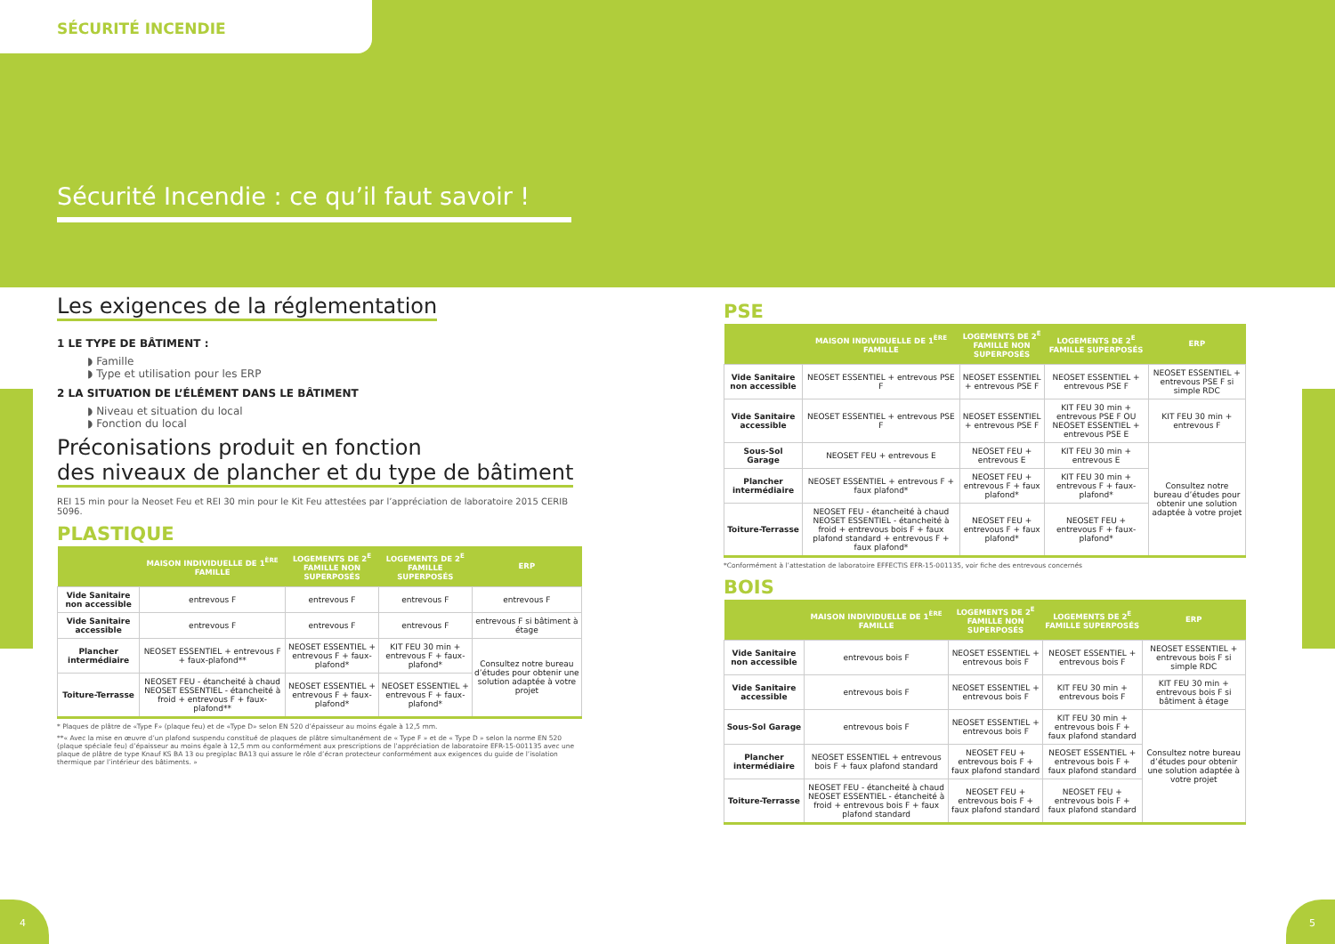SÉCURITÉ INCENDIE
Sécurité Incendie : ce qu’il faut savoir !
Les exigences de la réglementation
1 LE TYPE DE BÂTIMENT :
◗ Famille
◗ Type et utilisation pour les ERP
2 LA SITUATION DE L’ÉLÉMENT DANS LE BÂTIMENT
◗ Niveau et situation du local
◗ Fonction du local
Préconisations produit en fonction
des niveaux de plancher et du type de bâtiment
REI 15 min pour la Neoset Feu et REI 30 min pour le Kit Feu attestées par l’appréciation de laboratoire 2015 CERIB 5096.
PLASTIQUE
| | MAISON INDIVIDUELLE DE 1<sup>ÈRE</sup> FAMILLE | LOGEMENTS DE 2<sup>E</sup> FAMILLE NON SUPERPOSÉS | LOGEMENTS DE 2<sup>E</sup> FAMILLE SUPERPOSÉS | ERP |
| --- | --- | --- | --- | --- |
| Vide Sanitaire non accessible | entrevous F | entrevous F | entrevous F | entrevous F |
| Vide Sanitaire accessible | entrevous F | entrevous F | entrevous F | entrevous F si bâtiment à étage |
| Plancher intermédiaire | NEOSET ESSENTIEL + entrevous F + faux-plafond** | NEOSET ESSENTIEL + entrevous F + faux-plafond* | KIT FEU 30 min + entrevous F + faux-plafond* | Consultez notre bureau d’études pour obtenir une solution adaptée à votre projet |
| Toiture-Terrasse | NEOSET FEU - étancheité à chaud NEOSET ESSENTIEL - étancheité à froid + entrevous F + faux-plafond** | NEOSET ESSENTIEL + entrevous F + faux-plafond* | NEOSET ESSENTIEL + entrevous F + faux-plafond* | |
* Plaques de plâtre de «Type F» (plaque feu) et de «Type D» selon EN 520 d’épaisseur au moins égale à 12,5 mm.
**« Avec la mise en œuvre d’un plafond suspendu constitué de plaques de plâtre simultanément de « Type F » et de « Type D » selon la norme EN 520 (plaque spéciale feu) d’épaisseur au moins égale à 12,5 mm ou conformément aux prescriptions de l’appréciation de laboratoire EFR-15-001135 avec une plaque de plâtre de type Knauf KS BA 13 ou pregiplac BA13 qui assure le rôle d’écran protecteur conformément aux exigences du guide de l’isolation thermique par l’intérieur des bâtiments. »
PSE
| | MAISON INDIVIDUELLE DE 1<sup>ÈRE</sup> FAMILLE | LOGEMENTS DE 2<sup>E</sup> FAMILLE NON SUPERPOSÉS | LOGEMENTS DE 2<sup>E</sup> FAMILLE SUPERPOSÉS | ERP |
| --- | --- | --- | --- | --- |
| Vide Sanitaire non accessible | NEOSET ESSENTIEL + entrevous PSE F | NEOSET ESSENTIEL + entrevous PSE F | NEOSET ESSENTIEL + entrevous PSE F | NEOSET ESSENTIEL + entrevous PSE F si simple RDC |
| Vide Sanitaire accessible | NEOSET ESSENTIEL + entrevous PSE F | NEOSET ESSENTIEL + entrevous PSE F | KIT FEU 30 min + entrevous PSE F OU NEOSET ESSENTIEL + entrevous PSE E | KIT FEU 30 min + entrevous F |
| Sous-Sol Garage | NEOSET FEU + entrevous E | NEOSET FEU + entrevous E | KIT FEU 30 min + entrevous E | Consultez notre bureau d’études pour obtenir une solution adaptée à votre projet |
| Plancher intermédiaire | NEOSET ESSENTIEL + entrevous F + faux plafond* | NEOSET FEU + entrevous F + faux plafond* | KIT FEU 30 min + entrevous F + faux-plafond* | |
| Toiture-Terrasse | NEOSET FEU - étancheité à chaud NEOSET ESSENTIEL - étancheité à froid + entrevous bois F + faux plafond standard + entrevous F + faux plafond* | NEOSET FEU + entrevous F + faux plafond* | NEOSET FEU + entrevous F + faux-plafond* | |
*Conformément à l’attestation de laboratoire EFFECTIS EFR-15-001135, voir fiche des entrevous concernés
BOIS
| | MAISON INDIVIDUELLE DE 1<sup>ÈRE</sup> FAMILLE | LOGEMENTS DE 2<sup>E</sup> FAMILLE NON SUPERPOSÉS | LOGEMENTS DE 2<sup>E</sup> FAMILLE SUPERPOSÉS | ERP |
| --- | --- | --- | --- | --- |
| Vide Sanitaire non accessible | entrevous bois F | NEOSET ESSENTIEL + entrevous bois F | NEOSET ESSENTIEL + entrevous bois F | NEOSET ESSENTIEL + entrevous bois F si simple RDC |
| Vide Sanitaire accessible | entrevous bois F | NEOSET ESSENTIEL + entrevous bois F | KIT FEU 30 min + entrevous bois F | KIT FEU 30 min + entrevous bois F si bâtiment à étage |
| Sous-Sol Garage | entrevous bois F | NEOSET ESSENTIEL + entrevous bois F | KIT FEU 30 min + entrevous bois F + faux plafond standard | Consultez notre bureau d’études pour obtenir une solution adaptée à votre projet |
| Plancher intermédiaire | NEOSET ESSENTIEL + entrevous bois F + faux plafond standard | NEOSET FEU + entrevous bois F + faux plafond standard | NEOSET ESSENTIEL + entrevous bois F + faux plafond standard | |
| Toiture-Terrasse | NEOSET FEU - étancheité à chaud NEOSET ESSENTIEL - étancheité à froid + entrevous bois F + faux plafond standard | NEOSET FEU + entrevous bois F + faux plafond standard | NEOSET FEU + entrevous bois F + faux plafond standard | |
4 5